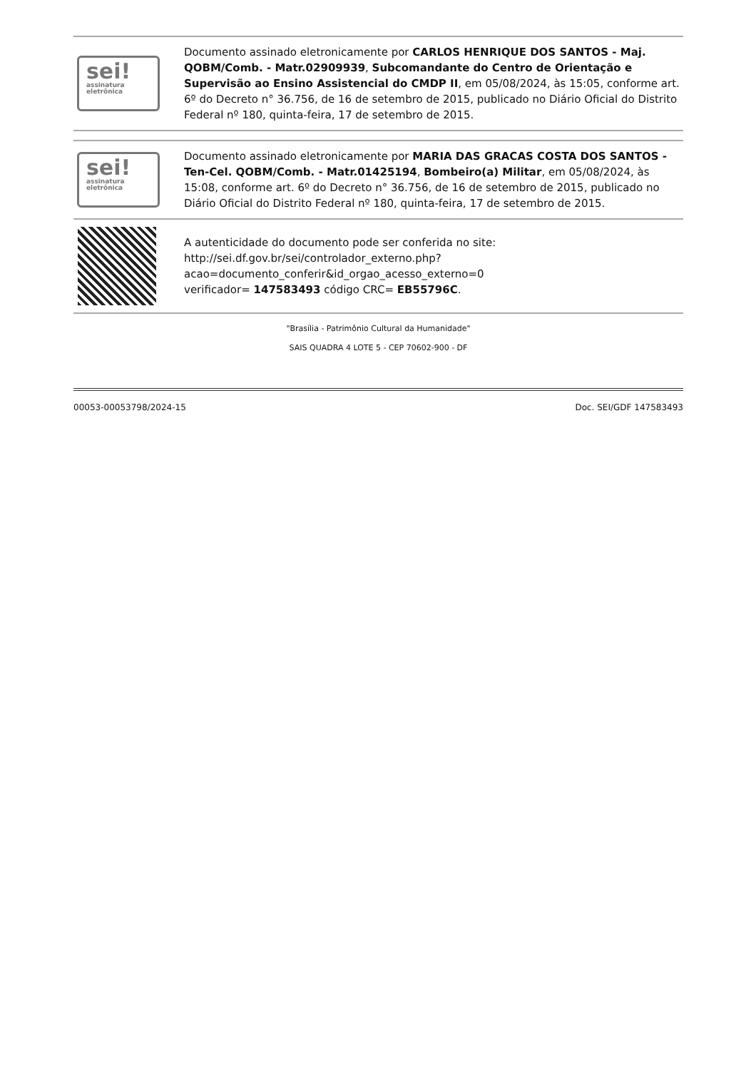sei!
assinatura eletrônica
Documento assinado eletronicamente por CARLOS HENRIQUE DOS SANTOS - Maj. QOBM/Comb. - Matr.02909939, Subcomandante do Centro de Orientação e Supervisão ao Ensino Assistencial do CMDP II, em 05/08/2024, às 15:05, conforme art. 6º do Decreto n° 36.756, de 16 de setembro de 2015, publicado no Diário Oficial do Distrito Federal nº 180, quinta-feira, 17 de setembro de 2015.
sei!
assinatura eletrônica
Documento assinado eletronicamente por MARIA DAS GRACAS COSTA DOS SANTOS - Ten-Cel. QOBM/Comb. - Matr.01425194, Bombeiro(a) Militar, em 05/08/2024, às 15:08, conforme art. 6º do Decreto n° 36.756, de 16 de setembro de 2015, publicado no Diário Oficial do Distrito Federal nº 180, quinta-feira, 17 de setembro de 2015.
A autenticidade do documento pode ser conferida no site:
http://sei.df.gov.br/sei/controlador_externo.php?
acao=documento_conferir&id_orgao_acesso_externo=0
verificador= 147583493 código CRC= EB55796C.
"Brasília - Patrimônio Cultural da Humanidade"
SAIS QUADRA 4 LOTE 5 - CEP 70602-900 - DF
00053-00053798/2024-15 Doc. SEI/GDF 147583493